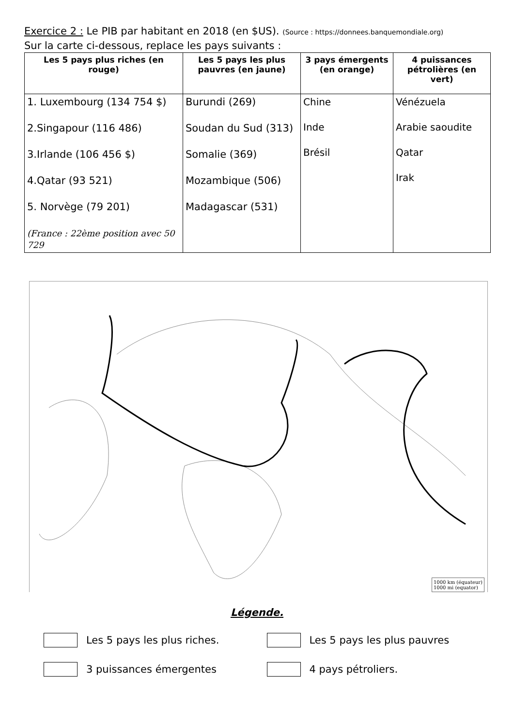Exercice 2 : Le PIB par habitant en 2018 (en $US). (Source : https://donnees.banquemondiale.org)
Sur la carte ci-dessous, replace les pays suivants :
| Les 5 pays plus riches (en rouge) | Les 5 pays les plus pauvres (en jaune) | 3 pays émergents (en orange) | 4 puissances pétrolières (en vert) |
| --- | --- | --- | --- |
| 1. Luxembourg (134 754 $) 2.Singapour (116 486) 3.Irlande (106 456 $) 4.Qatar (93 521) 5. Norvège (79 201) (France : 22ème position avec 50 729 | Burundi (269) Soudan du Sud (313) Somalie (369) Mozambique (506) Madagascar (531) | Chine Inde Brésil | Vénézuela Arabie saoudite Qatar Irak |
1000 km (équateur)
1000 mi (equator)
Légende.
Les 5 pays les plus riches. Les 5 pays les plus pauvres
3 puissances émergentes 4 pays pétroliers.